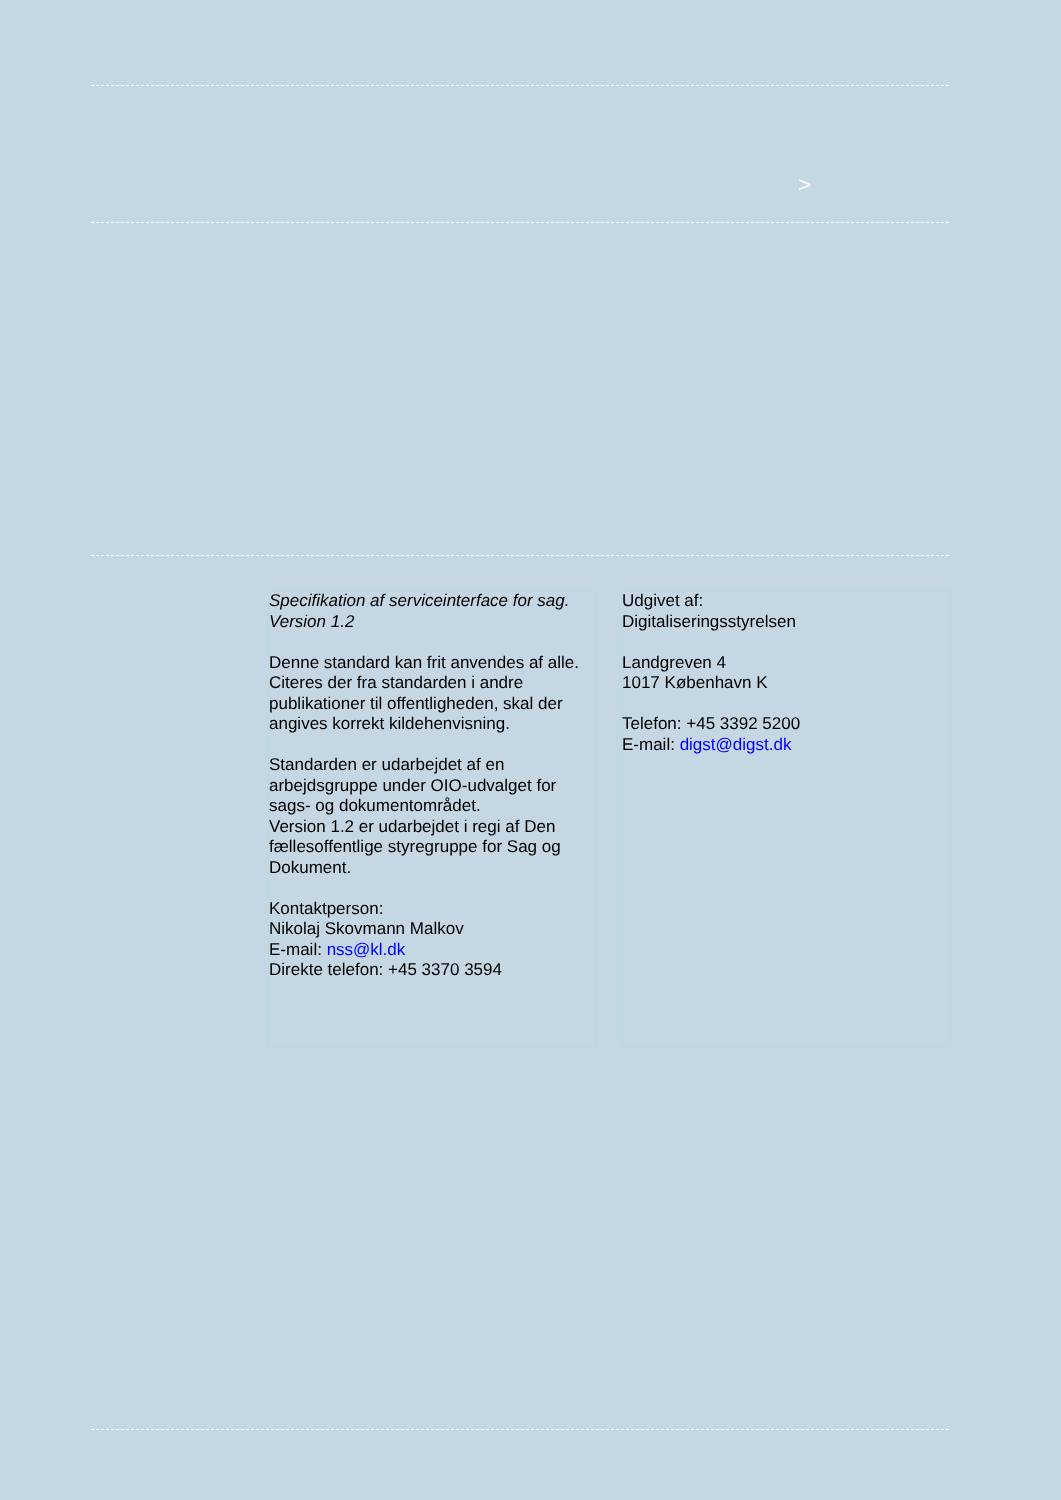>
Specifikation af serviceinterface for sag.
Version 1.2
Denne standard kan frit anvendes af alle. Citeres der fra standarden i andre publikationer til offentligheden, skal der angives korrekt kildehenvisning.
Standarden er udarbejdet af en arbejdsgruppe under OIO-udvalget for sags- og dokumentområdet.
Version 1.2 er udarbejdet i regi af Den fællesoffentlige styregruppe for Sag og Dokument.
Kontaktperson:
Nikolaj Skovmann Malkov
E-mail: nss@kl.dk
Direkte telefon: +45 3370 3594
Udgivet af:
Digitaliseringsstyrelsen
Landgreven 4
1017 København K
Telefon: +45 3392 5200
E-mail: digst@digst.dk